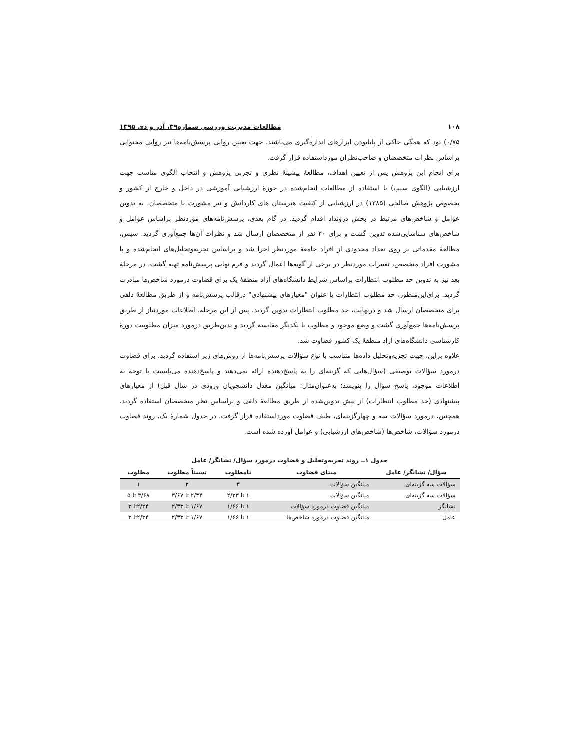۱۰۸ مطالعات مدیریت ورزشی شماره۳۹، آذر و دی ۱۳۹۵
۰/۷۵) بود که همگی حاکی از پایابودن ابزارهای اندازه‌گیری می‌باشند. جهت تعیین روایی پرسش‌نامه‌ها نیز روایی محتوایی براساس نظرات متخصصان و صاحب‌نظران مورداستفاده قرار گرفت.
برای انجام این پژوهش پس از تعیین اهداف، مطالعهٔ پیشینهٔ نظری و تجربی پژوهش و انتخاب الگوی مناسب جهت ارزشیابی (الگوی سیپ) با استفاده از مطالعات انجام‌شده در حوزهٔ ارزشیابی آموزشی در داخل و خارج از کشور و بخصوص پژوهش صالحی (۱۳۸۵) در ارزشیابی از کیفیت هنرستان های کاردانش و نیز مشورت با متخصصان، به تدوین عوامل و شاخص‌های مرتبط در بخش درونداد اقدام گردید. در گام بعدی، پرسش‌نامه‌های موردنظر براساس عوامل و شاخص‌های شناسایی‌شده تدوین گشت و برای ۲۰ نفر از متخصصان ارسال شد و نظرات آن‌ها جمع‌آوری گردید. سپس، مطالعهٔ مقدماتی بر روی تعداد محدودی از افراد جامعهٔ موردنظر اجرا شد و براساس تجزیه‌وتحلیل‌های انجام‌شده و با مشورت افراد متخصص، تغییرات موردنظر در برخی از گویه‌ها اعمال گردید و فرم نهایی پرسش‌نامه تهیه گشت. در مرحلهٔ بعد نیز به تدوین حد مطلوب انتظارات براساس شرایط دانشگاه‌های آزاد منطقهٔ یک برای قضاوت درمورد شاخص‌ها مبادرت گردید. برای‌این‌منظور، حد مطلوب انتظارات با عنوان "معیارهای پیشنهادی" درقالب پرسش‌نامه و از طریق مطالعهٔ دلفی برای متخصصان ارسال شد و درنهایت، حد مطلوب انتظارات تدوین گردید. پس از این مرحله، اطلاعات موردنیاز از طریق پرسش‌نامه‌ها جمع‌آوری گشت و وضع موجود و مطلوب با یکدیگر مقایسه گردید و بدین‌طریق درمورد میزان مطلوبیت دورهٔ کارشناسی دانشگاه‌های آزاد منطقهٔ یک کشور قضاوت شد.
علاوه براین، جهت تجزیه‌وتحلیل داده‌ها متناسب با نوع سؤالات پرسش‌نامه‌ها از روش‌های زیر استفاده گردید. برای قضاوت درمورد سؤالات توصیفی (سؤال‌هایی که گزینه‌ای را به پاسخ‌دهنده ارائه نمی‌دهند و پاسخ‌دهنده می‌بایست با توجه به اطلاعات موجود، پاسخ سؤال را بنویسد؛ به‌عنوان‌مثال: میانگین معدل دانشجویان ورودی در سال قبل) از معیارهای پیشنهادی (حد مطلوب انتظارات) از پیش تدوین‌شده از طریق مطالعهٔ دلفی و براساس نظر متخصصان استفاده گردید. همچنین، درمورد سؤالات سه و چهارگزینه‌ای، طیف قضاوت مورداستفاده قرار گرفت. در جدول شمارهٔ یک، روند قضاوت درمورد سؤالات، شاخص‌ها (شاخص‌های ارزشیابی) و عوامل آورده شده است.
جدول ۱ــ روند تجزیه‌وتحلیل و قضاوت درمورد سؤال/ نشانگر/ عامل
| سؤال/ نشانگر/ عامل | مبنای قضاوت | نامطلوب | نسبتاً مطلوب | مطلوب |
| --- | --- | --- | --- | --- |
| سؤالات سه گزینه‌ای | میانگین سؤالات | ۳ | ۲ | ۱ |
| سؤالات سه گزینه‌ای | میانگین سؤالات | ۱ تا ۲/۳۳ | ۲/۳۴ تا ۳/۶۷ | ۳/۶۸ تا ۵ |
| نشانگر | میانگین قضاوت درمورد سؤالات | ۱ تا ۱/۶۶ | ۱/۶۷ تا ۲/۳۳ | ۲/۳۴تا ۳ |
| عامل | میانگین قضاوت درمورد شاخص‌ها | ۱ تا ۱/۶۶ | ۱/۶۷ تا ۲/۳۳ | ۲/۳۴تا ۳ |